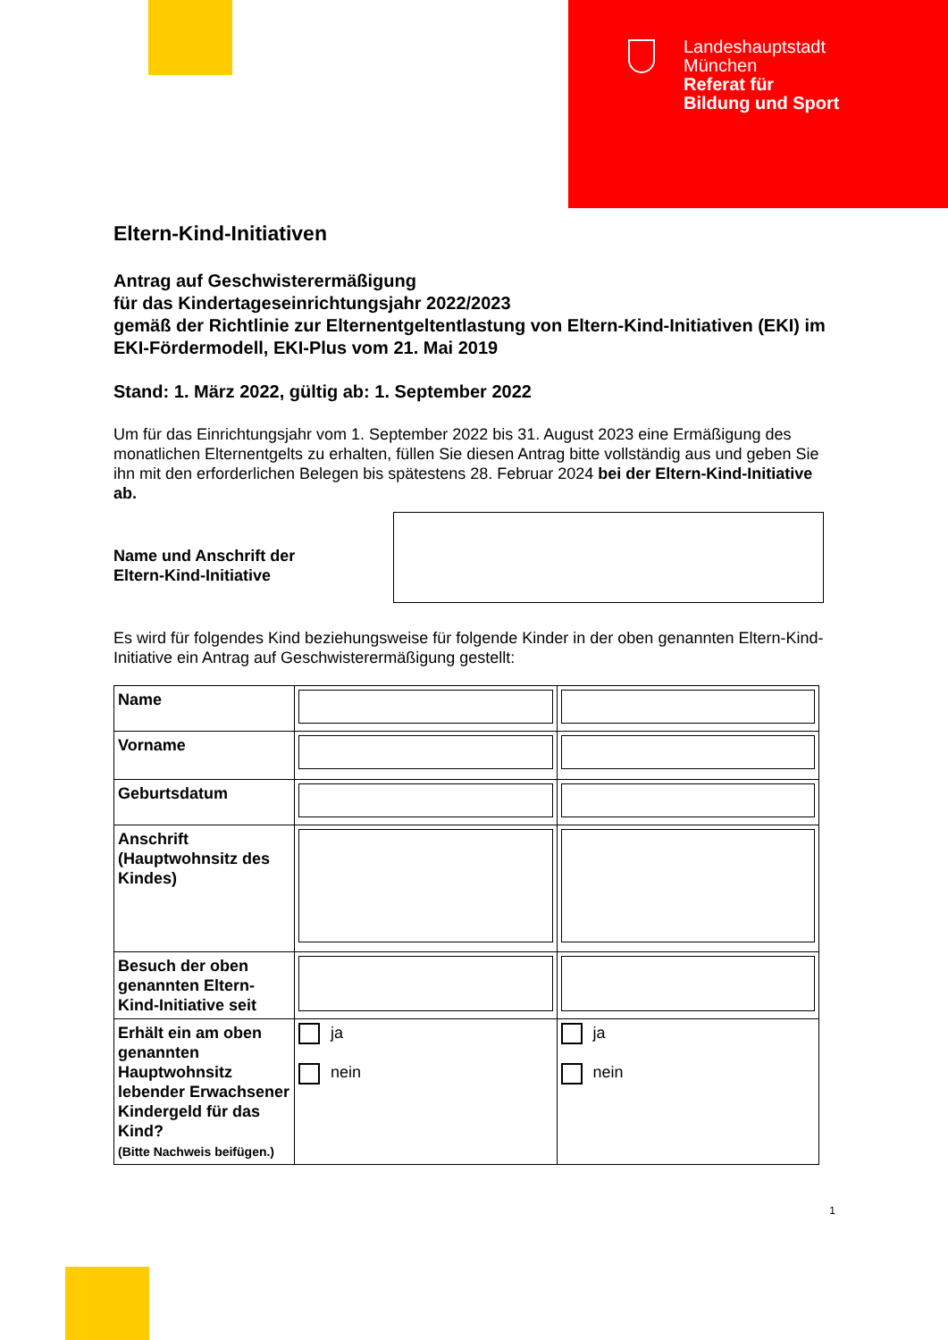Landeshauptstadt
München
Referat für
Bildung und Sport
Eltern-Kind-Initiativen
Antrag auf Geschwisterermäßigung
für das Kindertageseinrichtungsjahr 2022/2023
gemäß der Richtlinie zur Elternentgeltentlastung von Eltern-Kind-Initiativen (EKI) im EKI-Fördermodell, EKI-Plus vom 21. Mai 2019
Stand: 1. März 2022, gültig ab: 1. September 2022
Um für das Einrichtungsjahr vom 1. September 2022 bis 31. August 2023 eine Ermäßigung des monatlichen Elternentgelts zu erhalten, füllen Sie diesen Antrag bitte vollständig aus und geben Sie ihn mit den erforderlichen Belegen bis spätestens 28. Februar 2024 bei der Eltern-Kind-Initiative ab.
Name und Anschrift der
Eltern-Kind-Initiative
Es wird für folgendes Kind beziehungsweise für folgende Kinder in der oben genannten Eltern-Kind-Initiative ein Antrag auf Geschwisterermäßigung gestellt:
| Name | | |
| Vorname | | |
| Geburtsdatum | | |
| Anschrift (Hauptwohnsitz des Kindes) | | |
| Besuch der oben genannten Eltern-Kind-Initiative seit | | |
| Erhält ein am oben genannten Hauptwohnsitz lebender Erwachsener Kindergeld für das Kind? (Bitte Nachweis beifügen.) | ja nein | ja nein |
1